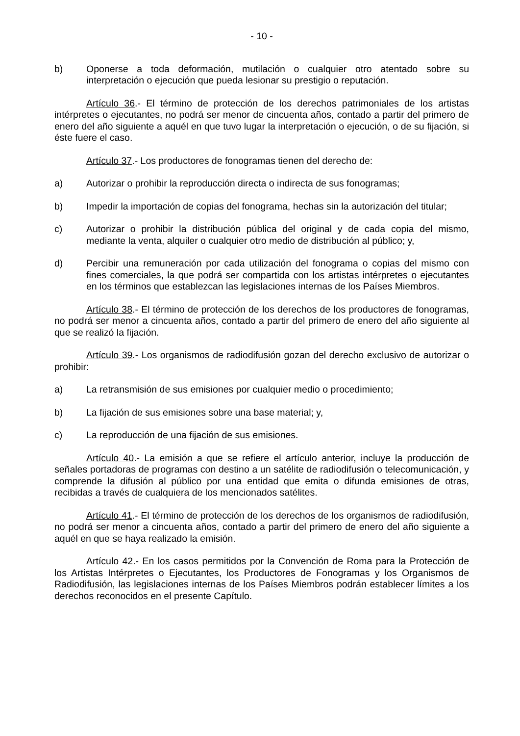- 10 -
b) Oponerse a toda deformación, mutilación o cualquier otro atentado sobre su interpretación o ejecución que pueda lesionar su prestigio o reputación.
Artículo 36.- El término de protección de los derechos patrimoniales de los artistas intérpretes o ejecutantes, no podrá ser menor de cincuenta años, contado a partir del primero de enero del año siguiente a aquél en que tuvo lugar la interpretación o ejecución, o de su fijación, si éste fuere el caso.
Artículo 37.- Los productores de fonogramas tienen del derecho de:
a) Autorizar o prohibir la reproducción directa o indirecta de sus fonogramas;
b) Impedir la importación de copias del fonograma, hechas sin la autorización del titular;
c) Autorizar o prohibir la distribución pública del original y de cada copia del mismo, mediante la venta, alquiler o cualquier otro medio de distribución al público; y,
d) Percibir una remuneración por cada utilización del fonograma o copias del mismo con fines comerciales, la que podrá ser compartida con los artistas intérpretes o ejecutantes en los términos que establezcan las legislaciones internas de los Países Miembros.
Artículo 38.- El término de protección de los derechos de los productores de fonogramas, no podrá ser menor a cincuenta años, contado a partir del primero de enero del año siguiente al que se realizó la fijación.
Artículo 39.- Los organismos de radiodifusión gozan del derecho exclusivo de autorizar o prohibir:
a) La retransmisión de sus emisiones por cualquier medio o procedimiento;
b) La fijación de sus emisiones sobre una base material; y,
c) La reproducción de una fijación de sus emisiones.
Artículo 40.- La emisión a que se refiere el artículo anterior, incluye la producción de señales portadoras de programas con destino a un satélite de radiodifusión o telecomunicación, y comprende la difusión al público por una entidad que emita o difunda emisiones de otras, recibidas a través de cualquiera de los mencionados satélites.
Artículo 41.- El término de protección de los derechos de los organismos de radiodifusión, no podrá ser menor a cincuenta años, contado a partir del primero de enero del año siguiente a aquél en que se haya realizado la emisión.
Artículo 42.- En los casos permitidos por la Convención de Roma para la Protección de los Artistas Intérpretes o Ejecutantes, los Productores de Fonogramas y los Organismos de Radiodifusión, las legislaciones internas de los Países Miembros podrán establecer límites a los derechos reconocidos en el presente Capítulo.